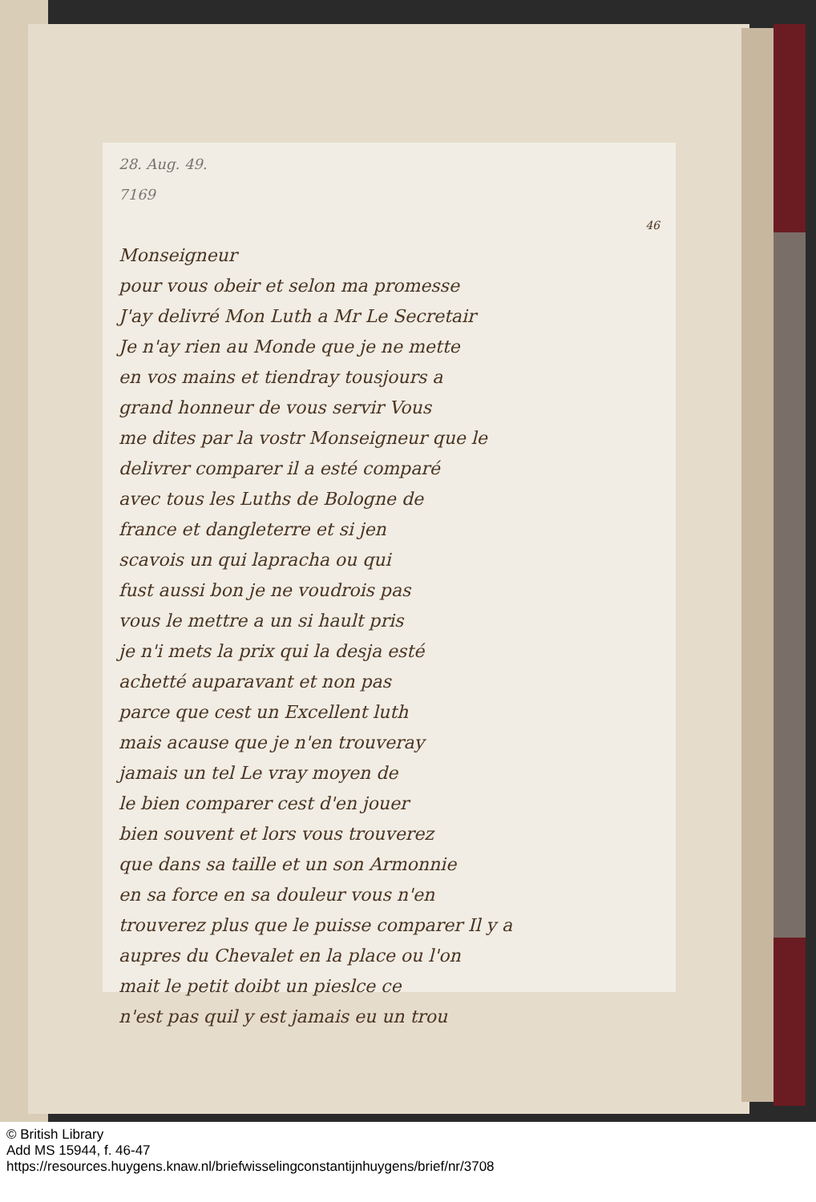28. Aug. 49.
7169
46
Monseigneur
pour vous obeir et selon ma promesse
J'ay delivré Mon Luth a Mr Le Secretair
Je n'ay rien au Monde que je ne mette
en vos mains et tiendray tousjours a
grand honneur de vous servir Vous
me dites par la vostr Monseigneur que le
delivrer comparer il a esté comparé
avec tous les Luths de Bologne de
france et dangleterre et si jen
scavois un qui lapracha ou qui
fust aussi bon je ne voudrois pas
vous le mettre a un si hault pris
je n'i mets la prix qui la desja esté
achetté auparavant et non pas
parce que cest un Excellent luth
mais acause que je n'en trouveray
jamais un tel Le vray moyen de
le bien comparer cest d'en jouer
bien souvent et lors vous trouverez
que dans sa taille et un son Armonnie
en sa force en sa douleur vous n'en
trouverez plus que le puisse comparer Il y a
aupres du Chevalet en la place ou l'on
mait le petit doibt un pieslce ce
n'est pas quil y est jamais eu un trou
© British Library
Add MS 15944, f. 46-47
https://resources.huygens.knaw.nl/briefwisselingconstantijnhuygens/brief/nr/3708